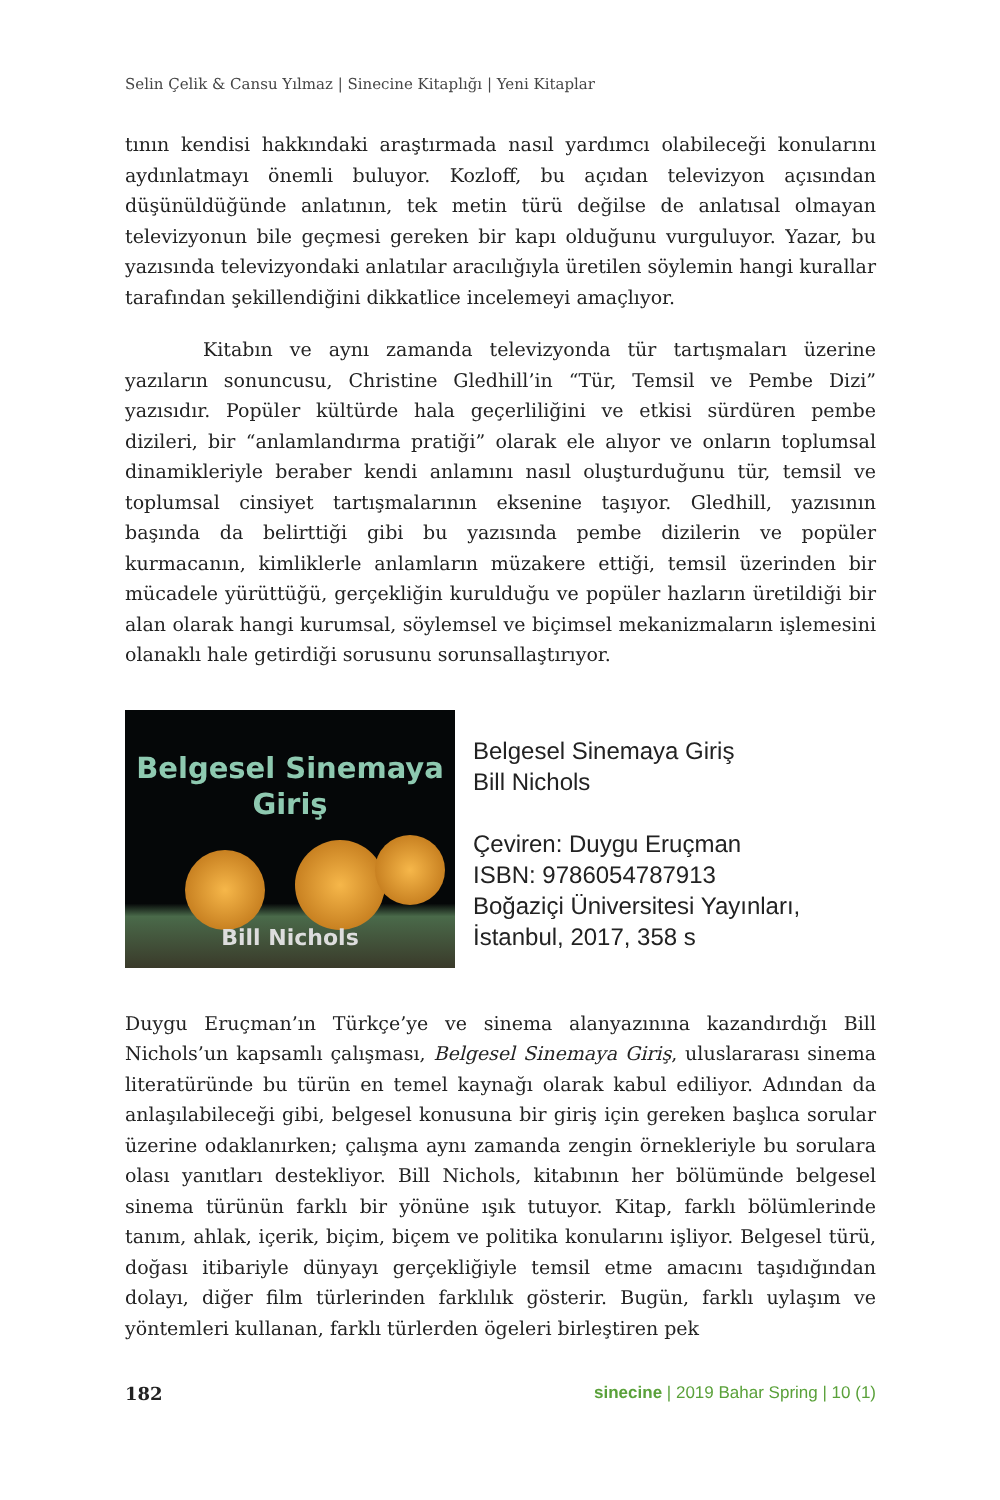Selin Çelik & Cansu Yılmaz | Sinecine Kitaplığı | Yeni Kitaplar
tının kendisi hakkındaki araştırmada nasıl yardımcı olabileceği konularını aydınlatmayı önemli buluyor. Kozloff, bu açıdan televizyon açısından düşünüldüğünde anlatının, tek metin türü değilse de anlatısal olmayan televizyonun bile geçmesi gereken bir kapı olduğunu vurguluyor. Yazar, bu yazısında televizyondaki anlatılar aracılığıyla üretilen söylemin hangi kurallar tarafından şekillendiğini dikkatlice incelemeyi amaçlıyor.
Kitabın ve aynı zamanda televizyonda tür tartışmaları üzerine yazıların sonuncusu, Christine Gledhill’in “Tür, Temsil ve Pembe Dizi” yazısıdır. Popüler kültürde hala geçerliliğini ve etkisi sürdüren pembe dizileri, bir “anlamlandırma pratiği” olarak ele alıyor ve onların toplumsal dinamikleriyle beraber kendi anlamını nasıl oluşturduğunu tür, temsil ve toplumsal cinsiyet tartışmalarının eksenine taşıyor. Gledhill, yazısının başında da belirttiği gibi bu yazısında pembe dizilerin ve popüler kurmacanın, kimliklerle anlamların müzakere ettiği, temsil üzerinden bir mücadele yürüttüğü, gerçekliğin kurulduğu ve popüler hazların üretildiği bir alan olarak hangi kurumsal, söylemsel ve biçimsel mekanizmaların işlemesini olanaklı hale getirdiği sorusunu sorunsallaştırıyor.
Belgesel Sinemaya
Giriş
Bill Nichols
Belgesel Sinemaya Giriş
Bill Nichols
Çeviren: Duygu Eruçman
ISBN: 9786054787913
Boğaziçi Üniversitesi Yayınları, İstanbul, 2017, 358 s
Duygu Eruçman’ın Türkçe’ye ve sinema alanyazınına kazandırdığı Bill Nichols’un kapsamlı çalışması, Belgesel Sinemaya Giriş, uluslararası sinema literatüründe bu türün en temel kaynağı olarak kabul ediliyor. Adından da anlaşılabileceği gibi, belgesel konusuna bir giriş için gereken başlıca sorular üzerine odaklanırken; çalışma aynı zamanda zengin örnekleriyle bu sorulara olası yanıtları destekliyor. Bill Nichols, kitabının her bölümünde belgesel sinema türünün farklı bir yönüne ışık tutuyor. Kitap, farklı bölümlerinde tanım, ahlak, içerik, biçim, biçem ve politika konularını işliyor. Belgesel türü, doğası itibariyle dünyayı gerçekliğiyle temsil etme amacını taşıdığından dolayı, diğer film türlerinden farklılık gösterir. Bugün, farklı uylaşım ve yöntemleri kullanan, farklı türlerden ögeleri birleştiren pek
182 sinecine | 2019 Bahar Spring | 10 (1)